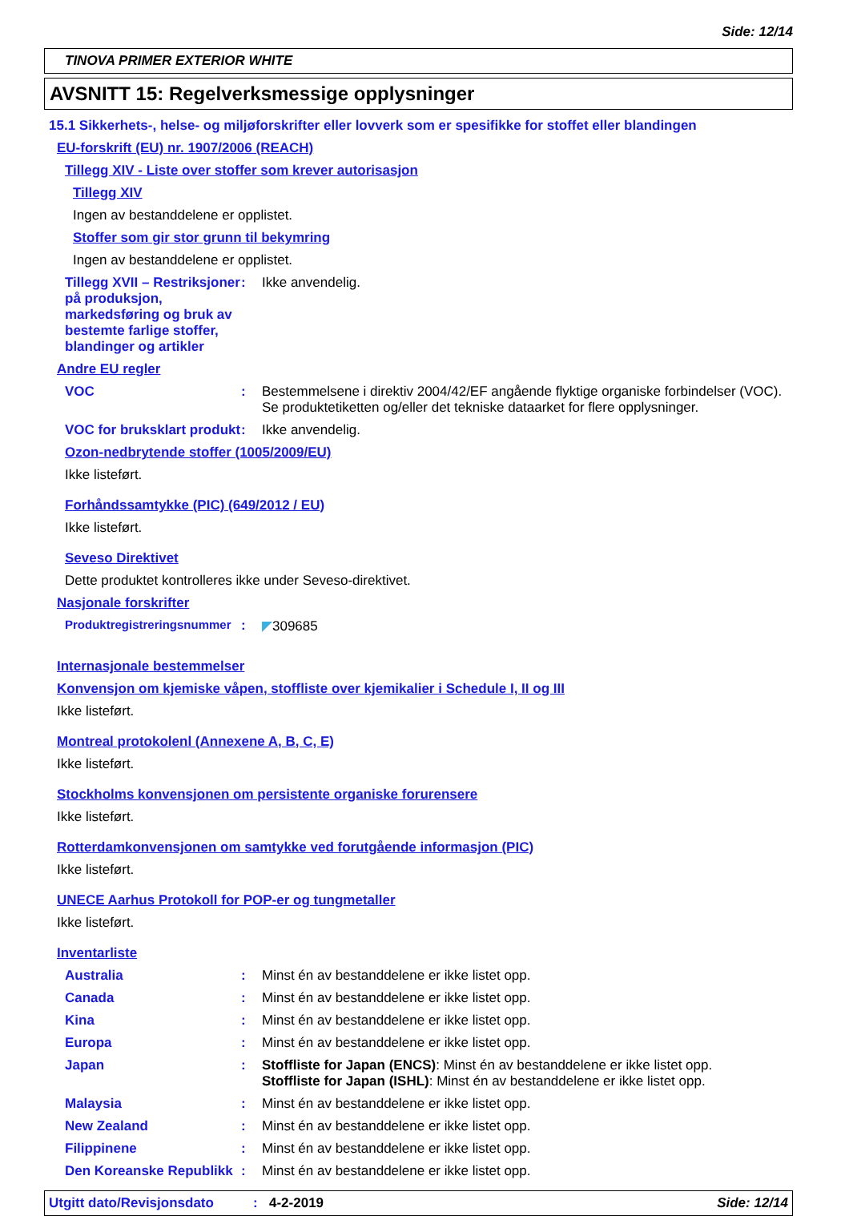Side: 12/14
TINOVA PRIMER EXTERIOR WHITE
AVSNITT 15: Regelverksmessige opplysninger
15.1 Sikkerhets-, helse- og miljøforskrifter eller lovverk som er spesifikke for stoffet eller blandingen
EU-forskrift (EU) nr. 1907/2006 (REACH)
Tillegg XIV - Liste over stoffer som krever autorisasjon
Tillegg XIV
Ingen av bestanddelene er opplistet.
Stoffer som gir stor grunn til bekymring
Ingen av bestanddelene er opplistet.
Tillegg XVII – Restriksjoner på produksjon, markedsføring og bruk av bestemte farlige stoffer, blandinger og artikler
: Ikke anvendelig.
Andre EU regler
VOC : Bestemmelsene i direktiv 2004/42/EF angående flyktige organiske forbindelser (VOC). Se produktetiketten og/eller det tekniske dataarket for flere opplysninger.
VOC for bruksklart produkt
: Ikke anvendelig.
Ozon-nedbrytende stoffer (1005/2009/EU)
Ikke listeført.
Forhåndssamtykke (PIC) (649/2012 / EU)
Ikke listeført.
Seveso Direktivet
Dette produktet kontrolleres ikke under Seveso-direktivet.
Nasjonale forskrifter
Produktregistreringsnummer
: ◤309685
Internasjonale bestemmelser
Konvensjon om kjemiske våpen, stoffliste over kjemikalier i Schedule I, II og III
Ikke listeført.
Montreal protokolenl (Annexene A, B, C, E)
Ikke listeført.
Stockholms konvensjonen om persistente organiske forurensere
Ikke listeført.
Rotterdamkonvensjonen om samtykke ved forutgående informasjon (PIC)
Ikke listeført.
UNECE Aarhus Protokoll for POP-er og tungmetaller
Ikke listeført.
Inventarliste
Australia : Minst én av bestanddelene er ikke listet opp.
Canada : Minst én av bestanddelene er ikke listet opp.
Kina : Minst én av bestanddelene er ikke listet opp.
Europa : Minst én av bestanddelene er ikke listet opp.
Japan : Stoffliste for Japan (ENCS): Minst én av bestanddelene er ikke listet opp.
Stoffliste for Japan (ISHL): Minst én av bestanddelene er ikke listet opp.
Malaysia : Minst én av bestanddelene er ikke listet opp.
New Zealand : Minst én av bestanddelene er ikke listet opp.
Filippinene : Minst én av bestanddelene er ikke listet opp.
Den Koreanske Republikk
: Minst én av bestanddelene er ikke listet opp.
Utgitt dato/Revisjonsdato: 4-2-2019 Side: 12/14